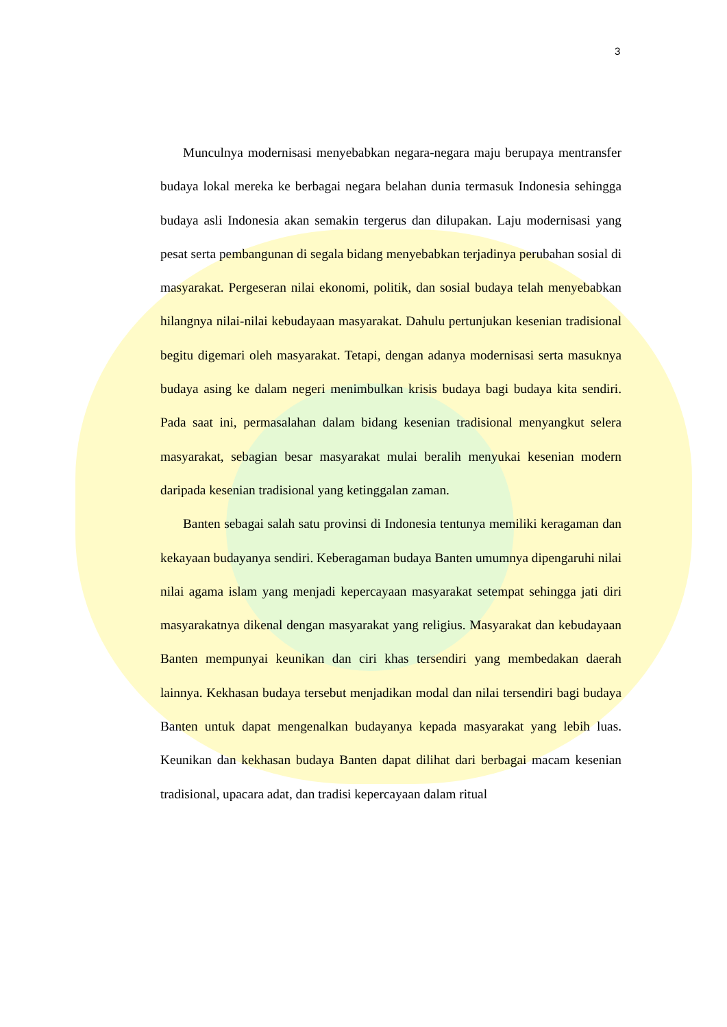3
Munculnya modernisasi menyebabkan negara-negara maju berupaya mentransfer budaya lokal mereka ke berbagai negara belahan dunia termasuk Indonesia sehingga budaya asli Indonesia akan semakin tergerus dan dilupakan. Laju modernisasi yang pesat serta pembangunan di segala bidang menyebabkan terjadinya perubahan sosial di masyarakat. Pergeseran nilai ekonomi, politik, dan sosial budaya telah menyebabkan hilangnya nilai-nilai kebudayaan masyarakat. Dahulu pertunjukan kesenian tradisional begitu digemari oleh masyarakat. Tetapi, dengan adanya modernisasi serta masuknya budaya asing ke dalam negeri menimbulkan krisis budaya bagi budaya kita sendiri. Pada saat ini, permasalahan dalam bidang kesenian tradisional menyangkut selera masyarakat, sebagian besar masyarakat mulai beralih menyukai kesenian modern daripada kesenian tradisional yang ketinggalan zaman.
Banten sebagai salah satu provinsi di Indonesia tentunya memiliki keragaman dan kekayaan budayanya sendiri. Keberagaman budaya Banten umumnya dipengaruhi nilai nilai agama islam yang menjadi kepercayaan masyarakat setempat sehingga jati diri masyarakatnya dikenal dengan masyarakat yang religius. Masyarakat dan kebudayaan Banten mempunyai keunikan dan ciri khas tersendiri yang membedakan daerah lainnya. Kekhasan budaya tersebut menjadikan modal dan nilai tersendiri bagi budaya Banten untuk dapat mengenalkan budayanya kepada masyarakat yang lebih luas. Keunikan dan kekhasan budaya Banten dapat dilihat dari berbagai macam kesenian tradisional, upacara adat, dan tradisi kepercayaan dalam ritual